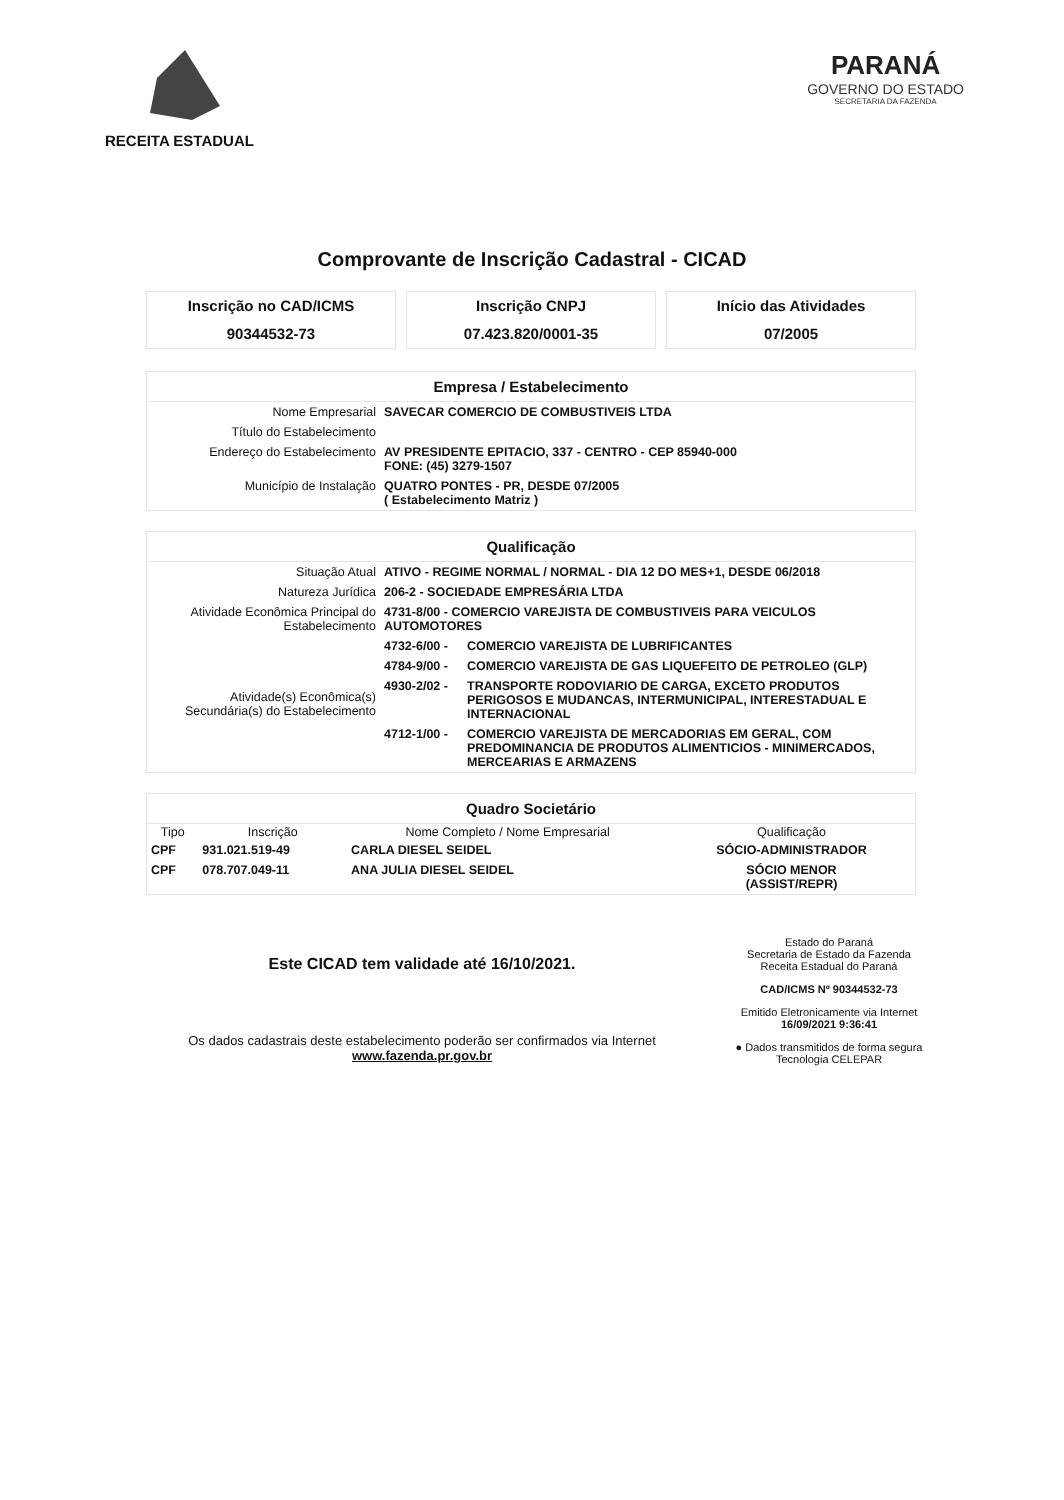RECEITA ESTADUAL
PARANÁ
GOVERNO DO ESTADO
SECRETARIA DA FAZENDA
Comprovante de Inscrição Cadastral - CICAD
Inscrição no CAD/ICMS
90344532-73
Inscrição CNPJ
07.423.820/0001-35
Início das Atividades
07/2005
Empresa / Estabelecimento
| Nome Empresarial | SAVECAR COMERCIO DE COMBUSTIVEIS LTDA |
| Título do Estabelecimento | |
| Endereço do Estabelecimento | AV PRESIDENTE EPITACIO, 337 - CENTRO - CEP 85940-000 FONE: (45) 3279-1507 |
| Município de Instalação | QUATRO PONTES - PR, DESDE 07/2005 ( Estabelecimento Matriz ) |
Qualificação
| Situação Atual | ATIVO - REGIME NORMAL / NORMAL - DIA 12 DO MES+1, DESDE 06/2018 | |
| Natureza Jurídica | 206-2 - SOCIEDADE EMPRESÁRIA LTDA | |
| Atividade Econômica Principal do Estabelecimento | 4731-8/00 - COMERCIO VAREJISTA DE COMBUSTIVEIS PARA VEICULOS AUTOMOTORES | |
| Atividade(s) Econômica(s) Secundária(s) do Estabelecimento | 4732-6/00 - | COMERCIO VAREJISTA DE LUBRIFICANTES |
| | 4784-9/00 - | COMERCIO VAREJISTA DE GAS LIQUEFEITO DE PETROLEO (GLP) |
| | 4930-2/02 - | TRANSPORTE RODOVIARIO DE CARGA, EXCETO PRODUTOS PERIGOSOS E MUDANCAS, INTERMUNICIPAL, INTERESTADUAL E INTERNACIONAL |
| | 4712-1/00 - | COMERCIO VAREJISTA DE MERCADORIAS EM GERAL, COM PREDOMINANCIA DE PRODUTOS ALIMENTICIOS - MINIMERCADOS, MERCEARIAS E ARMAZENS |
Quadro Societário
| Tipo | Inscrição | Nome Completo / Nome Empresarial | Qualificação |
| --- | --- | --- | --- |
| CPF | 931.021.519-49 | CARLA DIESEL SEIDEL | SÓCIO-ADMINISTRADOR |
| CPF | 078.707.049-11 | ANA JULIA DIESEL SEIDEL | SÓCIO MENOR (ASSIST/REPR) |
Este CICAD tem validade até 16/10/2021.
Os dados cadastrais deste estabelecimento poderão ser confirmados via Internet www.fazenda.pr.gov.br
Estado do Paraná
Secretaria de Estado da Fazenda
Receita Estadual do Paraná
CAD/ICMS Nº 90344532-73
Emitido Eletronicamente via Internet
16/09/2021 9:36:41
● Dados transmitidos de forma segura
Tecnologia CELEPAR